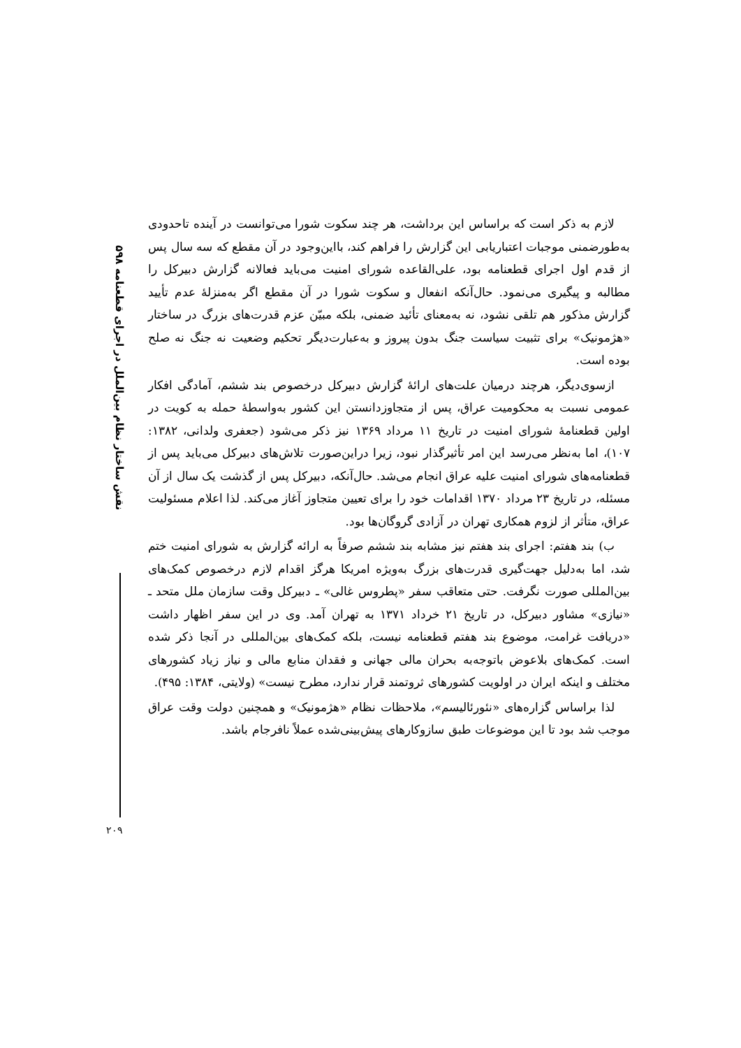نقش ساختار نظام بین‌الملل در اجرای قطعنامه ۵۹۸
لازم به ذکر است که براساس این برداشت، هر چند سکوت شورا می‌توانست در آینده تاحدودی به‌طورضمنی موجبات اعتباریابی این گزارش را فراهم کند، بااین‌وجود در آن مقطع که سه سال پس از قدم اول اجرای قطعنامه بود، علی‌القاعده شورای امنیت می‌باید فعالانه گزارش دبیرکل را مطالبه و پیگیری می‌نمود. حال‌آنکه انفعال و سکوت شورا در آن مقطع اگر به‌منزلهٔ عدم تأیید گزارش مذکور هم تلقی نشود، نه به‌معنای تأئید ضمنی، بلکه مبیّن عزم قدرت‌های بزرگ در ساختار «هژمونیک» برای تثبیت سیاست جنگ بدون پیروز و به‌عبارت‌دیگر تحکیم وضعیت نه جنگ نه صلح بوده است.
ازسوی‌دیگر، هرچند درمیان علت‌های ارائهٔ گزارش دبیرکل درخصوص بند ششم، آمادگی افکار عمومی نسبت به محکومیت عراق، پس از متجاوزدانستن این کشور به‌واسطهٔ حمله به کویت در اولین قطعنامهٔ شورای امنیت در تاریخ ۱۱ مرداد ۱۳۶۹ نیز ذکر می‌شود (جعفری ولدانی، ۱۳۸۲: ۱۰۷)، اما به‌نظر می‌رسد این امر تأثیرگذار نبود، زیرا دراین‌صورت تلاش‌های دبیرکل می‌باید پس از قطعنامه‌های شورای امنیت علیه عراق انجام می‌شد. حال‌آنکه، دبیرکل پس از گذشت یک سال از آن مسئله، در تاریخ ۲۳ مرداد ۱۳۷۰ اقدامات خود را برای تعیین متجاوز آغاز می‌کند. لذا اعلام مسئولیت عراق، متأثر از لزوم همکاری تهران در آزادی گروگان‌ها بود.
ب) بند هفتم: اجرای بند هفتم نیز مشابه بند ششم صرفاً به ارائه گزارش به شورای امنیت ختم شد، اما به‌دلیل جهت‌گیری قدرت‌های بزرگ به‌ویژه امریکا هرگز اقدام لازم درخصوص کمک‌های بین‌المللی صورت نگرفت. حتی متعاقب سفر «پطروس غالی» ـ دبیرکل وقت سازمان ملل متحد ـ «نیازی» مشاور دبیرکل، در تاریخ ۲۱ خرداد ۱۳۷۱ به تهران آمد. وی در این سفر اظهار داشت «دریافت غرامت، موضوع بند هفتم قطعنامه نیست، بلکه کمک‌های بین‌المللی در آنجا ذکر شده است. کمک‌های بلاعوض باتوجه‌به بحران مالی جهانی و فقدان منابع مالی و نیاز زیاد کشورهای مختلف و اینکه ایران در اولویت کشورهای ثروتمند قرار ندارد، مطرح نیست» (ولایتی، ۱۳۸۴: ۴۹۵).
لذا براساس گزاره‌های «نئورئالیسم»، ملاحظات نظام «هژمونیک» و همچنین دولت وقت عراق موجب شد بود تا این موضوعات طبق سازوکارهای پیش‌بینی‌شده عملاً نافرجام باشد.
۲۰۹